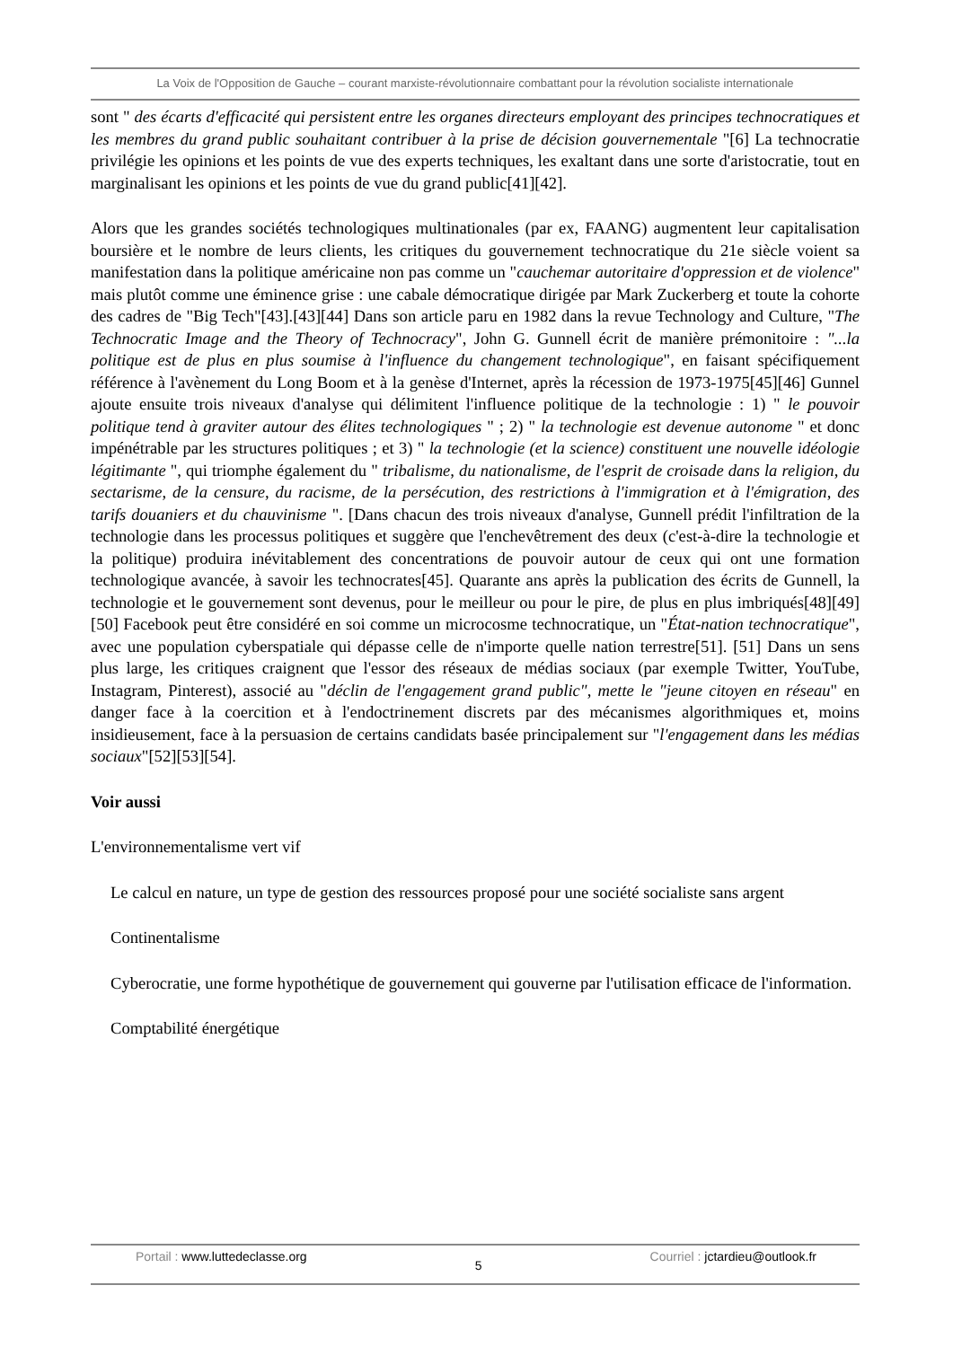La Voix de l'Opposition de Gauche – courant marxiste-révolutionnaire combattant pour la révolution socialiste internationale
sont " des écarts d'efficacité qui persistent entre les organes directeurs employant des principes technocratiques et les membres du grand public souhaitant contribuer à la prise de décision gouvernementale "[6] La technocratie privilégie les opinions et les points de vue des experts techniques, les exaltant dans une sorte d'aristocratie, tout en marginalisant les opinions et les points de vue du grand public[41][42].
Alors que les grandes sociétés technologiques multinationales (par ex, FAANG) augmentent leur capitalisation boursière et le nombre de leurs clients, les critiques du gouvernement technocratique du 21e siècle voient sa manifestation dans la politique américaine non pas comme un "cauchemar autoritaire d'oppression et de violence" mais plutôt comme une éminence grise : une cabale démocratique dirigée par Mark Zuckerberg et toute la cohorte des cadres de "Big Tech"[43].[43][44] Dans son article paru en 1982 dans la revue Technology and Culture, "The Technocratic Image and the Theory of Technocracy", John G. Gunnell écrit de manière prémonitoire : "...la politique est de plus en plus soumise à l'influence du changement technologique", en faisant spécifiquement référence à l'avènement du Long Boom et à la genèse d'Internet, après la récession de 1973-1975[45][46] Gunnel ajoute ensuite trois niveaux d'analyse qui délimitent l'influence politique de la technologie : 1) " le pouvoir politique tend à graviter autour des élites technologiques " ; 2) " la technologie est devenue autonome " et donc impénétrable par les structures politiques ; et 3) " la technologie (et la science) constituent une nouvelle idéologie légitimante ", qui triomphe également du " tribalisme, du nationalisme, de l'esprit de croisade dans la religion, du sectarisme, de la censure, du racisme, de la persécution, des restrictions à l'immigration et à l'émigration, des tarifs douaniers et du chauvinisme ". [Dans chacun des trois niveaux d'analyse, Gunnell prédit l'infiltration de la technologie dans les processus politiques et suggère que l'enchevêtrement des deux (c'est-à-dire la technologie et la politique) produira inévitablement des concentrations de pouvoir autour de ceux qui ont une formation technologique avancée, à savoir les technocrates[45]. Quarante ans après la publication des écrits de Gunnell, la technologie et le gouvernement sont devenus, pour le meilleur ou pour le pire, de plus en plus imbriqués[48][49][50] Facebook peut être considéré en soi comme un microcosme technocratique, un "État-nation technocratique", avec une population cyberspatiale qui dépasse celle de n'importe quelle nation terrestre[51]. [51] Dans un sens plus large, les critiques craignent que l'essor des réseaux de médias sociaux (par exemple Twitter, YouTube, Instagram, Pinterest), associé au "déclin de l'engagement grand public", mette le "jeune citoyen en réseau" en danger face à la coercition et à l'endoctrinement discrets par des mécanismes algorithmiques et, moins insidieusement, face à la persuasion de certains candidats basée principalement sur "l'engagement dans les médias sociaux"[52][53][54].
Voir aussi
L'environnementalisme vert vif
Le calcul en nature, un type de gestion des ressources proposé pour une société socialiste sans argent
Continentalisme
Cyberocratie, une forme hypothétique de gouvernement qui gouverne par l'utilisation efficace de l'information.
Comptabilité énergétique
Portail : www.luttedeclasse.org
5
Courriel : jctardieu@outlook.fr